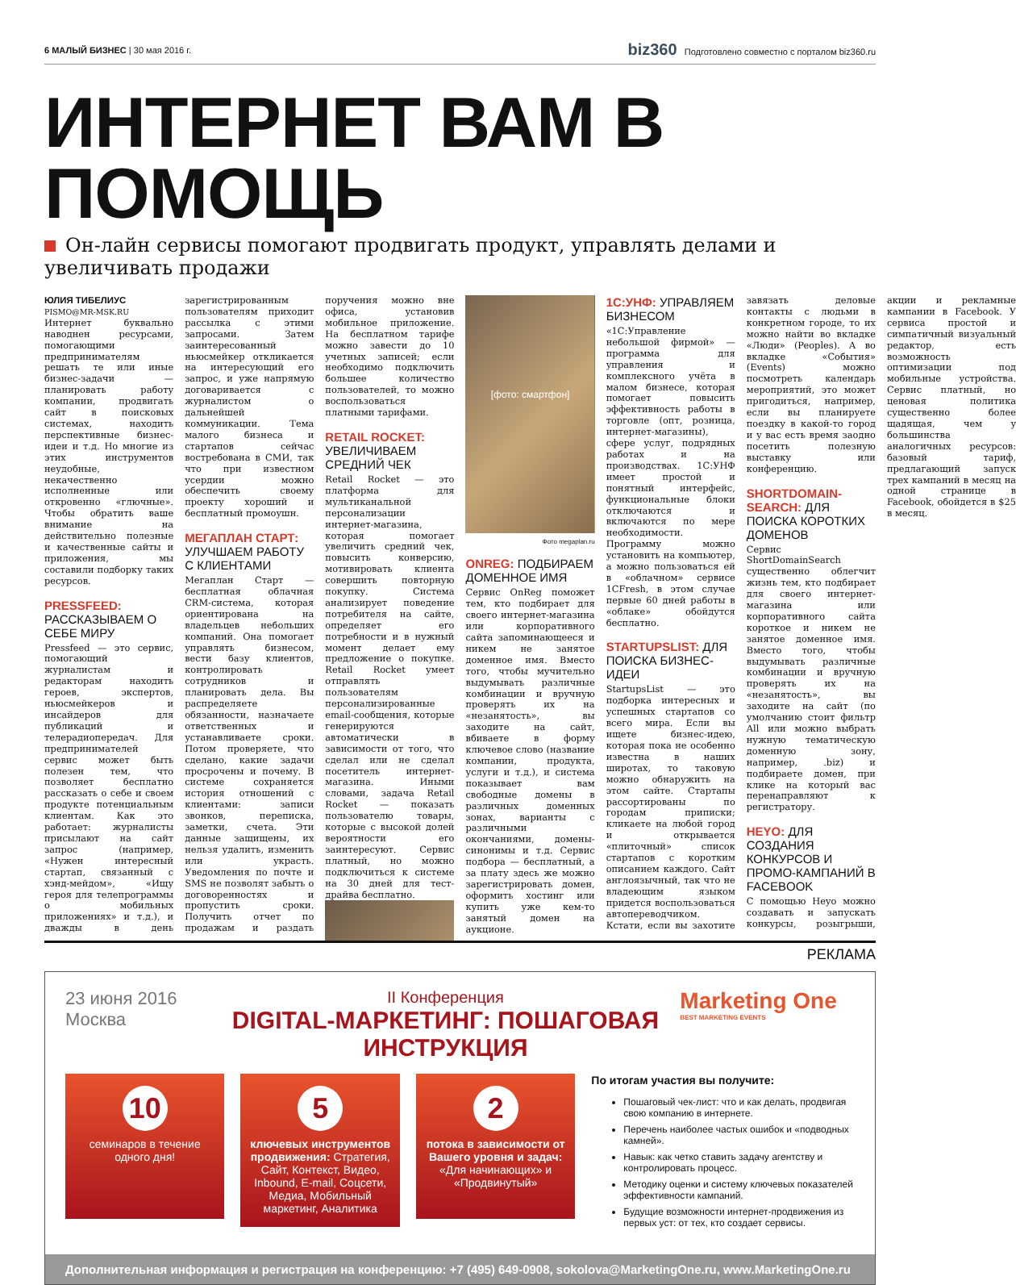6 МАЛЫЙ БИЗНЕС | 30 мая 2016 г.
biz360 Подготовлено совместно с порталом biz360.ru
ИНТЕРНЕТ ВАМ В ПОМОЩЬ
Он-лайн сервисы помогают продвигать продукт, управлять делами и увеличивать продажи
ЮЛИЯ ТИБЕЛИУС
PISMO@MR-MSK.RU
Интернет буквально наводнен ресурсами, помогающими предпринимателям решать те или иные бизнес-задачи — планировать работу компании, продвигать сайт в поисковых системах, находить перспективные бизнес-идеи и т.д. Но многие из этих инструментов неудобные, некачественно исполненные или откровенно «глючные». Чтобы обратить ваше внимание на действительно полезные и качественные сайты и приложения, мы составили подборку таких ресурсов.
PRESSFEED: РАССКАЗЫВАЕМ О СЕБЕ МИРУ
Pressfeed — это сервис, помогающий журналистам и редакторам находить героев, экспертов, ньюсмейкеров и инсайдеров для публикаций и телерадиопередач. Для предпринимателей сервис может быть полезен тем, что позволяет бесплатно рассказать о себе и своем продукте потенциальным клиентам. Как это работает: журналисты присылают на сайт запрос (например, «Нужен интересный стартап, связанный с хэнд-мейдом», «Ищу героя для телепрограммы о мобильных приложениях» и т.д.), и дважды в день зарегистрированным пользователям приходит рассылка с этими запросами. Затем заинтересованный ньюсмейкер откликается на интересующий его запрос, и уже напрямую договаривается с журналистом о дальнейшей коммуникации. Тема малого бизнеса и стартапов сейчас востребована в СМИ, так что при известном усердии можно обеспечить своему проекту хороший и бесплатный промоушн.
МЕГАПЛАН СТАРТ: УЛУЧШАЕМ РАБОТУ С КЛИЕНТАМИ
Мегаплан Старт — бесплатная облачная CRM-система, которая ориентирована на владельцев небольших компаний. Она помогает управлять бизнесом, вести базу клиентов, контролировать сотрудников и планировать дела. Вы распределяете обязанности, назначаете ответственных и устанавливаете сроки. Потом проверяете, что сделано, какие задачи просрочены и почему. В системе сохраняется история отношений с клиентами: записи звонков, переписка, заметки, счета. Эти данные защищены, их нельзя удалить, изменить или украсть. Уведомления по почте и SMS не позволят забыть о договоренностях и пропустить сроки. Получить отчет по продажам и раздать поручения можно вне офиса, установив мобильное приложение. На бесплатном тарифе можно завести до 10 учетных записей; если необходимо подключить большее количество пользователей, то можно воспользоваться платными тарифами.
RETAIL ROCKET: УВЕЛИЧИВАЕМ СРЕДНИЙ ЧЕК
Retail Rocket — это платформа для мультиканальной персонализации интернет-магазина, которая помогает увеличить средний чек, повысить конверсию, мотивировать клиента совершить повторную покупку. Система анализирует поведение потребителя на сайте, определяет его потребности и в нужный момент делает ему предложение о покупке. Retail Rocket умеет отправлять пользователям персонализированные email-сообщения, которые генерируются автоматически в зависимости от того, что сделал или не сделал посетитель интернет-магазина. Иными словами, задача Retail Rocket — показать пользователю товары, которые с высокой долей вероятности его заинтересуют. Сервис платный, но можно подключиться к системе на 30 дней для тест-драйва бесплатно.
[фото: смартфон]
Фото megaplan.ru
ONREG: ПОДБИРАЕМ ДОМЕННОЕ ИМЯ
Сервис OnReg поможет тем, кто подбирает для своего интернет-магазина или корпоративного сайта запоминающееся и никем не занятое доменное имя. Вместо того, чтобы мучительно выдумывать различные комбинации и вручную проверять их на «незанятость», вы заходите на сайт, вбиваете в форму ключевое слово (название компании, продукта, услуги и т.д.), и система показывает вам свободные домены в различных доменных зонах, варианты с различными окончаниями, домены-синонимы и т.д. Сервис подбора — бесплатный, а за плату здесь же можно зарегистрировать домен, оформить хостинг или купить уже кем-то занятый домен на аукционе.
1С:УНФ: УПРАВЛЯЕМ БИЗНЕСОМ
«1С:Управление небольшой фирмой» — программа для управления и комплексного учёта в малом бизнесе, которая помогает повысить эффективность работы в торговле (опт, розница, интернет-магазины), сфере услуг, подрядных работах и на производствах. 1С:УНФ имеет простой и понятный интерфейс, функциональные блоки отключаются и включаются по мере необходимости. Программу можно установить на компьютер, а можно пользоваться ей в «облачном» сервисе 1CFresh, в этом случае первые 60 дней работы в «облаке» обойдутся бесплатно.
STARTUPSLIST: ДЛЯ ПОИСКА БИЗНЕС-ИДЕИ
StartupsList — это подборка интересных и успешных стартапов со всего мира. Если вы ищете бизнес-идею, которая пока не особенно известна в наших широтах, то таковую можно обнаружить на этом сайте. Стартапы рассортированы по городам приписки; кликаете на любой город и открывается «плиточный» список стартапов с коротким описанием каждого. Сайт англоязычный, так что не владеющим языком придется воспользоваться автопереводчиком. Кстати, если вы захотите завязать деловые контакты с людьми в конкретном городе, то их можно найти во вкладке «Люди» (Peoples). А во вкладке «События» (Events) можно посмотреть календарь мероприятий, это может пригодиться, например, если вы планируете поездку в какой-то город и у вас есть время заодно посетить полезную выставку или конференцию.
SHORTDOMAIN-SEARCH: ДЛЯ ПОИСКА КОРОТКИХ ДОМЕНОВ
Сервис ShortDomainSearch существенно облегчит жизнь тем, кто подбирает для своего интернет-магазина или корпоративного сайта короткое и никем не занятое доменное имя. Вместо того, чтобы выдумывать различные комбинации и вручную проверять их на «незанятость», вы заходите на сайт (по умолчанию стоит фильтр All или можно выбрать нужную тематическую доменную зону, например, .biz) и подбираете домен, при клике на который вас перенаправляют к регистратору.
HEYO: ДЛЯ СОЗДАНИЯ КОНКУРСОВ И ПРОМО-КАМПАНИЙ В FACEBOOK
С помощью Heyo можно создавать и запускать конкурсы, розыгрыши, акции и рекламные кампании в Facebook. У сервиса простой и симпатичный визуальный редактор, есть возможность оптимизации под мобильные устройства. Сервис платный, но ценовая политика существенно более щадящая, чем у большинства аналогичных ресурсов: базовый тариф, предлагающий запуск трех кампаний в месяц на одной странице в Facebook, обойдется в $25 в месяц.
РЕКЛАМА
23 июня 2016
Москва
II Конференция
DIGITAL-МАРКЕТИНГ: ПОШАГОВАЯ ИНСТРУКЦИЯ
Marketing One
BEST MARKETING EVENTS
10
семинаров в течение одного дня!
5
ключевых инструментов продвижения: Стратегия, Сайт, Контекст, Видео, Inbound, E-mail, Соцсети, Медиа, Мобильный маркетинг, Аналитика
2
потока в зависимости от Вашего уровня и задач: «Для начинающих» и «Продвинутый»
По итогам участия вы получите:
Пошаговый чек-лист: что и как делать, продвигая свою компанию в интернете.
Перечень наиболее частых ошибок и «подводных камней».
Навык: как четко ставить задачу агентству и контролировать процесс.
Методику оценки и систему ключевых показателей эффективности кампаний.
Будущие возможности интернет-продвижения из первых уст: от тех, кто создает сервисы.
Дополнительная информация и регистрация на конференцию: +7 (495) 649-0908, sokolova@MarketingOne.ru, www.MarketingOne.ru